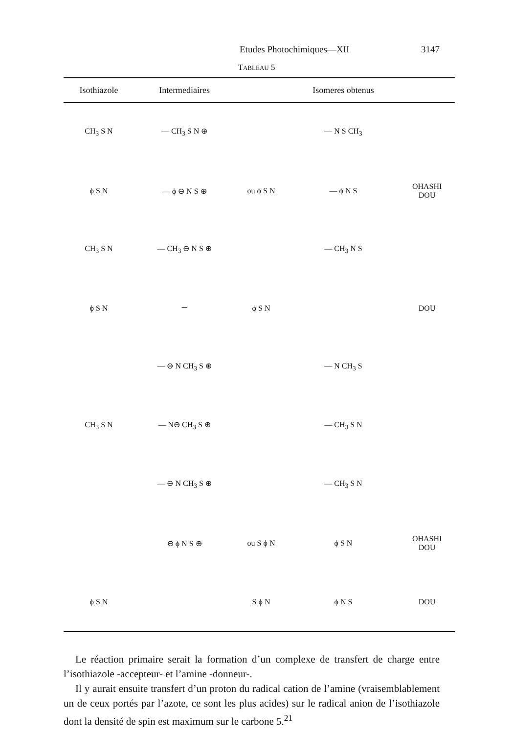Etudes Photochimiques—XII 3147
TABLEAU 5
| Isothiazole | Intermediaires | | Isomeres obtenus | |
| --- | --- | --- | --- | --- |
| CH<sub>3</sub> S N | — CH<sub>3</sub> S N ⊕ | | — N S CH<sub>3</sub> | |
| ϕ S N | — ϕ ⊖ N S ⊕ | ou ϕ S N | — ϕ N S | OHASHI DOU |
| CH<sub>3</sub> S N | — CH<sub>3</sub> ⊖ N S ⊕ | | — CH<sub>3</sub> N S | |
| ϕ S N | ═ | ϕ S N | | DOU |
| | — ⊖ N CH<sub>3</sub> S ⊕ | | — N CH<sub>3</sub> S | |
| CH<sub>3</sub> S N | — N⊖ CH<sub>3</sub> S ⊕ | | — CH<sub>3</sub> S N | |
| | — ⊖ N CH<sub>3</sub> S ⊕ | | — CH<sub>3</sub> S N | |
| | ⊖ ϕ N S ⊕ | ou S ϕ N | ϕ S N | OHASHI DOU |
| ϕ S N | | S ϕ N | ϕ N S | DOU |
Le réaction primaire serait la formation d’un complexe de transfert de charge entre l’isothiazole -accepteur- et l’amine -donneur-.
Il y aurait ensuite transfert d’un proton du radical cation de l’amine (vraisemblablement un de ceux portés par l’azote, ce sont les plus acides) sur le radical anion de l’isothiazole dont la densité de spin est maximum sur le carbone 5.<sup>21</sup>